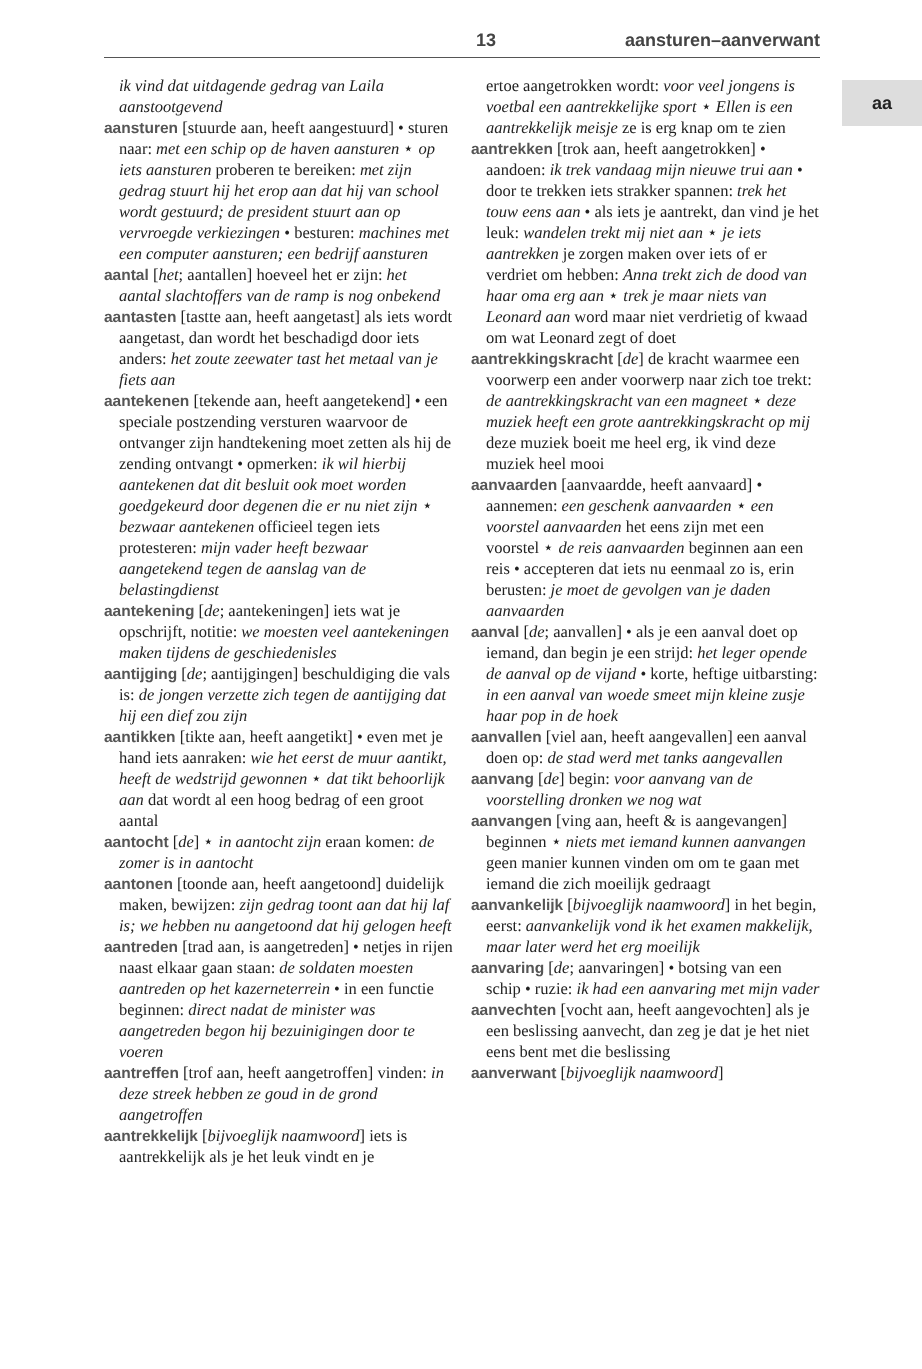13 aansturen–aanverwant
aa
ik vind dat uitdagende gedrag van Laila aanstootgevend
aansturen [stuurde aan, heeft aangestuurd] • sturen naar: met een schip op de haven aansturen ⋆ op iets aansturen proberen te bereiken: met zijn gedrag stuurt hij het erop aan dat hij van school wordt gestuurd; de president stuurt aan op vervroegde verkiezingen • besturen: machines met een computer aansturen; een bedrijf aansturen
aantal [het; aantallen] hoeveel het er zijn: het aantal slachtoffers van de ramp is nog onbekend
aantasten [tastte aan, heeft aangetast] als iets wordt aangetast, dan wordt het beschadigd door iets anders: het zoute zeewater tast het metaal van je fiets aan
aantekenen [tekende aan, heeft aangetekend] • een speciale postzending versturen waarvoor de ontvanger zijn handtekening moet zetten als hij de zending ontvangt • opmerken: ik wil hierbij aantekenen dat dit besluit ook moet worden goedgekeurd door degenen die er nu niet zijn ⋆ bezwaar aantekenen officieel tegen iets protesteren: mijn vader heeft bezwaar aangetekend tegen de aanslag van de belastingdienst
aantekening [de; aantekeningen] iets wat je opschrijft, notitie: we moesten veel aantekeningen maken tijdens de geschiedenisles
aantijging [de; aantijgingen] beschuldiging die vals is: de jongen verzette zich tegen de aantijging dat hij een dief zou zijn
aantikken [tikte aan, heeft aangetikt] • even met je hand iets aanraken: wie het eerst de muur aantikt, heeft de wedstrijd gewonnen ⋆ dat tikt behoorlijk aan dat wordt al een hoog bedrag of een groot aantal
aantocht [de] ⋆ in aantocht zijn eraan komen: de zomer is in aantocht
aantonen [toonde aan, heeft aangetoond] duidelijk maken, bewijzen: zijn gedrag toont aan dat hij laf is; we hebben nu aangetoond dat hij gelogen heeft
aantreden [trad aan, is aangetreden] • netjes in rijen naast elkaar gaan staan: de soldaten moesten aantreden op het kazerneterrein • in een functie beginnen: direct nadat de minister was aangetreden begon hij bezuinigingen door te voeren
aantreffen [trof aan, heeft aangetroffen] vinden: in deze streek hebben ze goud in de grond aangetroffen
aantrekkelijk [bijvoeglijk naamwoord] iets is aantrekkelijk als je het leuk vindt en je
ertoe aangetrokken wordt: voor veel jongens is voetbal een aantrekkelijke sport ⋆ Ellen is een aantrekkelijk meisje ze is erg knap om te zien
aantrekken [trok aan, heeft aangetrokken] • aandoen: ik trek vandaag mijn nieuwe trui aan • door te trekken iets strakker spannen: trek het touw eens aan • als iets je aantrekt, dan vind je het leuk: wandelen trekt mij niet aan ⋆ je iets aantrekken je zorgen maken over iets of er verdriet om hebben: Anna trekt zich de dood van haar oma erg aan ⋆ trek je maar niets van Leonard aan word maar niet verdrietig of kwaad om wat Leonard zegt of doet
aantrekkingskracht [de] de kracht waarmee een voorwerp een ander voorwerp naar zich toe trekt: de aantrekkingskracht van een magneet ⋆ deze muziek heeft een grote aantrekkingskracht op mij deze muziek boeit me heel erg, ik vind deze muziek heel mooi
aanvaarden [aanvaardde, heeft aanvaard] • aannemen: een geschenk aanvaarden ⋆ een voorstel aanvaarden het eens zijn met een voorstel ⋆ de reis aanvaarden beginnen aan een reis • accepteren dat iets nu eenmaal zo is, erin berusten: je moet de gevolgen van je daden aanvaarden
aanval [de; aanvallen] • als je een aanval doet op iemand, dan begin je een strijd: het leger opende de aanval op de vijand • korte, heftige uitbarsting: in een aanval van woede smeet mijn kleine zusje haar pop in de hoek
aanvallen [viel aan, heeft aangevallen] een aanval doen op: de stad werd met tanks aangevallen
aanvang [de] begin: voor aanvang van de voorstelling dronken we nog wat
aanvangen [ving aan, heeft & is aangevangen] beginnen ⋆ niets met iemand kunnen aanvangen geen manier kunnen vinden om om te gaan met iemand die zich moeilijk gedraagt
aanvankelijk [bijvoeglijk naamwoord] in het begin, eerst: aanvankelijk vond ik het examen makkelijk, maar later werd het erg moeilijk
aanvaring [de; aanvaringen] • botsing van een schip • ruzie: ik had een aanvaring met mijn vader
aanvechten [vocht aan, heeft aangevochten] als je een beslissing aanvecht, dan zeg je dat je het niet eens bent met die beslissing
aanverwant [bijvoeglijk naamwoord]